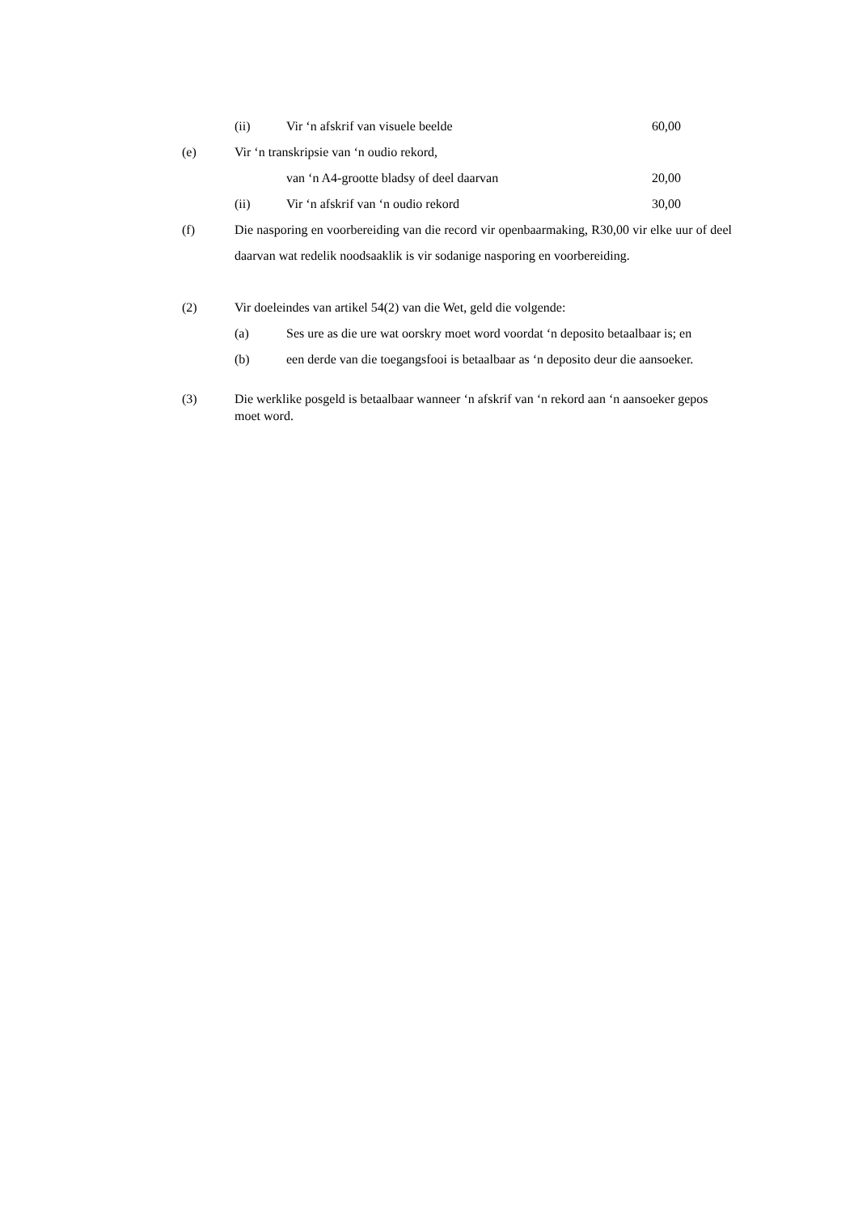(ii) Vir ‘n afskrif van visuele beelde 60,00
(e) Vir ‘n transkripsie van ‘n oudio rekord,
van ‘n A4-grootte bladsy of deel daarvan 20,00
(ii) Vir ‘n afskrif van ‘n oudio rekord 30,00
(f) Die nasporing en voorbereiding van die record vir openbaarmaking, R30,00 vir elke uur of deel daarvan wat redelik noodsaaklik is vir sodanige nasporing en voorbereiding.
(2) Vir doeleindes van artikel 54(2) van die Wet, geld die volgende:
(a) Ses ure as die ure wat oorskry moet word voordat ‘n deposito betaalbaar is; en
(b) een derde van die toegangsfooi is betaalbaar as ‘n deposito deur die aansoeker.
(3) Die werklike posgeld is betaalbaar wanneer ‘n afskrif van ‘n rekord aan ‘n aansoeker gepos moet word.